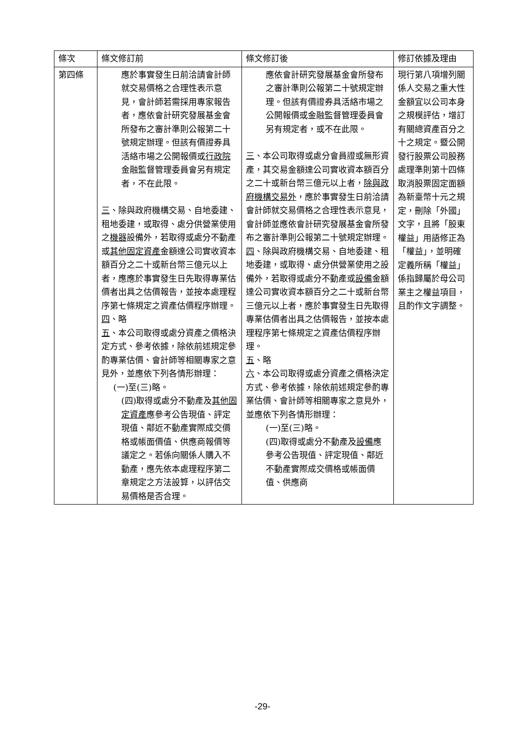| 條次 | 條文修訂前 | 條文修訂後 | 修訂依據及理由 |
| --- | --- | --- | --- |
| 第四條 | 應於事實發生日前洽請會計師就交易價格之合理性表示意見，會計師若需採用專家報告者，應依會計研究發展基金會所發布之審計準則公報第二十號規定辦理。但該有價證券具活絡市場之公開報價或 行政院 金融監督管理委員會另有規定者，不在此限。 三 、除與政府機構交易、自地委建、租地委建，或取得、處分供營業使用之 機器 設備外，若取得或處分不動產或 其他固定資產 金額達公司實收資本額百分之二十或新台幣三億元以上者，應應於事實發生日先取得專業估價者出具之估價報告，並按本處理程序第七條規定之資產估價程序辦理。 四 、略 五 、本公司取得或處分資產之價格決定方式、參考依據，除依前述規定參酌專業估價、會計師等相關專家之意見外，並應依下列各情形辦理： (一)至(三)略。 (四)取得或處分不動產及 其他固定資產 應參考公告現值、評定現值、鄰近不動產實際成交價格或帳面價值、供應商報價等議定之。若係向關係人購入不動產，應先依本處理程序第二章規定之方法設算，以評估交易價格是否合理。 | 應依會計研究發展基金會所發布之審計準則公報第二十號規定辦理。但該有價證券具活絡市場之公開報價或金融監督管理委員會另有規定者，或不在此限。 三 、本公司取得或處分會員證或無形資產，其交易金額達公司實收資本額百分之二十或新台幣三億元以上者， 除與政府機構交易外 ，應於事實發生日前洽請會計師就交易價格之合理性表示意見，會計師並應依會計研究發展基金會所發布之審計準則公報第二十號規定辦理。 四 、除與政府機構交易、自地委建、租地委建，或取得、處分供營業使用之設備外，若取得或處分不動產或 設備 金額達公司實收資本額百分之二十或新台幣三億元以上者，應於事實發生日先取得專業估價者出具之估價報告，並按本處理程序第七條規定之資產估價程序辦理。 五 、略 六 、本公司取得或處分資產之價格決定方式、參考依據，除依前述規定參酌專業估價、會計師等相關專家之意見外，並應依下列各情形辦理： (一)至(三)略。 (四)取得或處分不動產及 設備 應參考公告現值、評定現值、鄰近不動產實際成交價格或帳面價值、供應商 | 現行第八項增列關係人交易之重大性金額宜以公司本身之規模評估，增訂有關總資產百分之十之規定。暨公開發行股票公司股務處理準則第十四條取消股票固定面額為新臺幣十元之規定，刪除「外國」文字，且將「股東權益」用語修正為「權益」，並明確定義所稱「權益」係指歸屬於母公司業主之權益項目，且酌作文字調整。 |
-29-